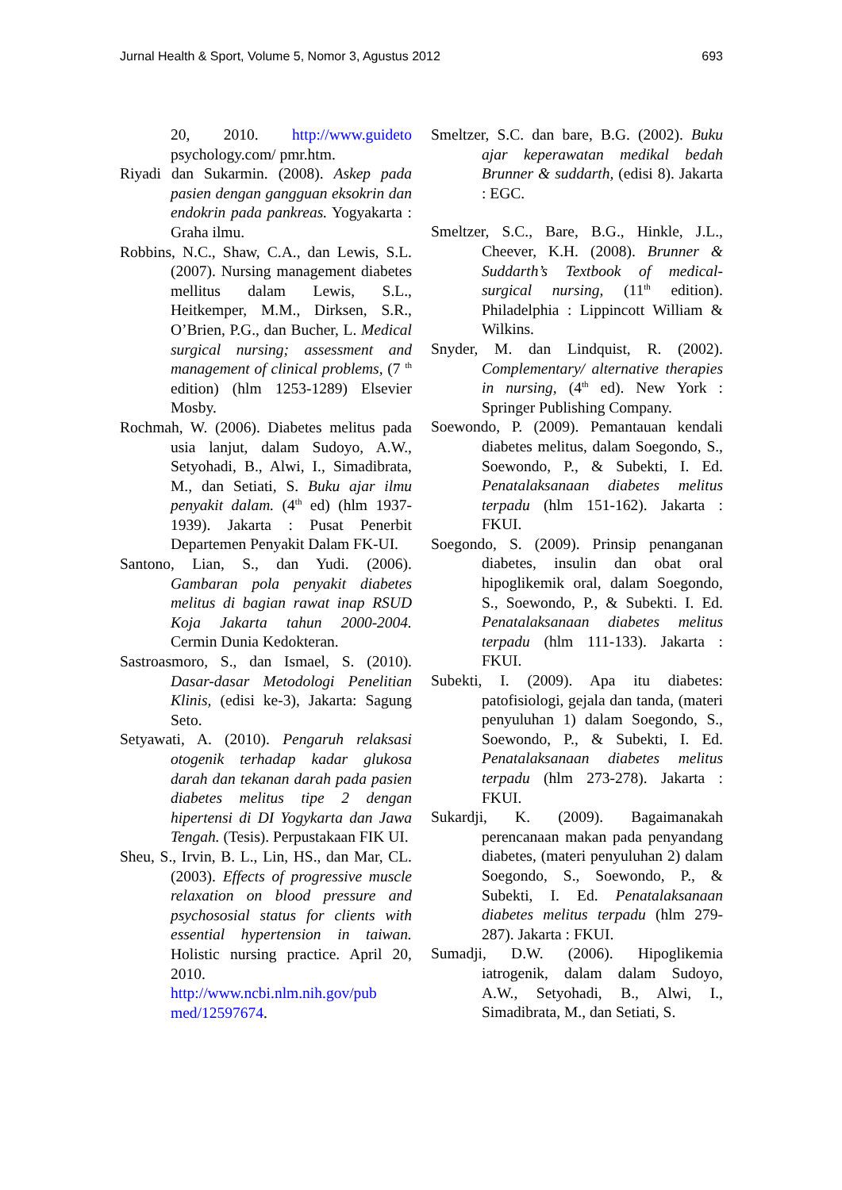Jurnal Health & Sport, Volume 5, Nomor 3, Agustus 2012 693
20, 2010. http://www.guideto psychology.com/ pmr.htm.
Riyadi dan Sukarmin. (2008). Askep pada pasien dengan gangguan eksokrin dan endokrin pada pankreas. Yogyakarta : Graha ilmu.
Robbins, N.C., Shaw, C.A., dan Lewis, S.L. (2007). Nursing management diabetes mellitus dalam Lewis, S.L., Heitkemper, M.M., Dirksen, S.R., O’Brien, P.G., dan Bucher, L. Medical surgical nursing; assessment and management of clinical problems, (7 <sup>th</sup> edition) (hlm 1253-1289) Elsevier Mosby.
Rochmah, W. (2006). Diabetes melitus pada usia lanjut, dalam Sudoyo, A.W., Setyohadi, B., Alwi, I., Simadibrata, M., dan Setiati, S. Buku ajar ilmu penyakit dalam. (4<sup>th</sup> ed) (hlm 1937-1939). Jakarta : Pusat Penerbit Departemen Penyakit Dalam FK-UI.
Santono, Lian, S., dan Yudi. (2006). Gambaran pola penyakit diabetes melitus di bagian rawat inap RSUD Koja Jakarta tahun 2000-2004. Cermin Dunia Kedokteran.
Sastroasmoro, S., dan Ismael, S. (2010). Dasar-dasar Metodologi Penelitian Klinis, (edisi ke-3), Jakarta: Sagung Seto.
Setyawati, A. (2010). Pengaruh relaksasi otogenik terhadap kadar glukosa darah dan tekanan darah pada pasien diabetes melitus tipe 2 dengan hipertensi di DI Yogykarta dan Jawa Tengah. (Tesis). Perpustakaan FIK UI.
Sheu, S., Irvin, B. L., Lin, HS., dan Mar, CL. (2003). Effects of progressive muscle relaxation on blood pressure and psychososial status for clients with essential hypertension in taiwan. Holistic nursing practice. April 20, 2010. http://www.ncbi.nlm.nih.gov/pub med/12597674.
Smeltzer, S.C. dan bare, B.G. (2002). Buku ajar keperawatan medikal bedah Brunner & suddarth, (edisi 8). Jakarta : EGC.
Smeltzer, S.C., Bare, B.G., Hinkle, J.L., Cheever, K.H. (2008). Brunner & Suddarth’s Textbook of medical-surgical nursing, (11<sup>th</sup> edition). Philadelphia : Lippincott William & Wilkins.
Snyder, M. dan Lindquist, R. (2002). Complementary/ alternative therapies in nursing, (4<sup>th</sup> ed). New York : Springer Publishing Company.
Soewondo, P. (2009). Pemantauan kendali diabetes melitus, dalam Soegondo, S., Soewondo, P., & Subekti, I. Ed. Penatalaksanaan diabetes melitus terpadu (hlm 151-162). Jakarta : FKUI.
Soegondo, S. (2009). Prinsip penanganan diabetes, insulin dan obat oral hipoglikemik oral, dalam Soegondo, S., Soewondo, P., & Subekti. I. Ed. Penatalaksanaan diabetes melitus terpadu (hlm 111-133). Jakarta : FKUI.
Subekti, I. (2009). Apa itu diabetes: patofisiologi, gejala dan tanda, (materi penyuluhan 1) dalam Soegondo, S., Soewondo, P., & Subekti, I. Ed. Penatalaksanaan diabetes melitus terpadu (hlm 273-278). Jakarta : FKUI.
Sukardji, K. (2009). Bagaimanakah perencanaan makan pada penyandang diabetes, (materi penyuluhan 2) dalam Soegondo, S., Soewondo, P., & Subekti, I. Ed. Penatalaksanaan diabetes melitus terpadu (hlm 279-287). Jakarta : FKUI.
Sumadji, D.W. (2006). Hipoglikemia iatrogenik, dalam dalam Sudoyo, A.W., Setyohadi, B., Alwi, I., Simadibrata, M., dan Setiati, S.